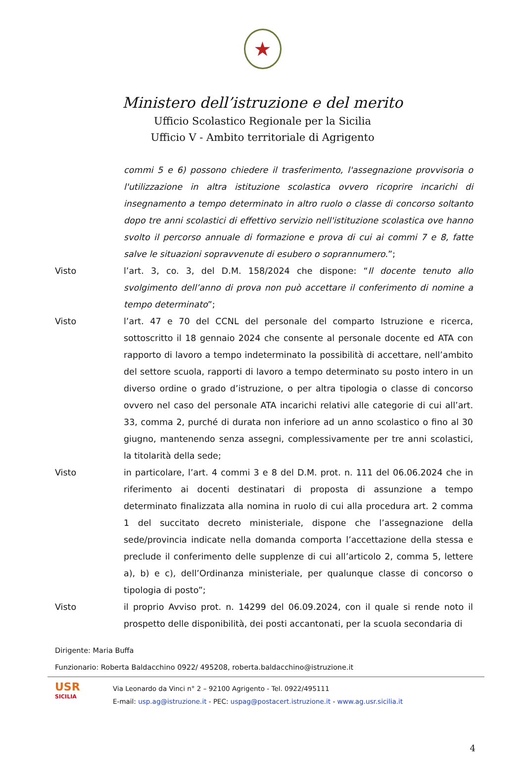★
Ministero dell’istruzione e del merito
Ufficio Scolastico Regionale per la Sicilia
Ufficio V - Ambito territoriale di Agrigento
commi 5 e 6) possono chiedere il trasferimento, l'assegnazione provvisoria o l'utilizzazione in altra istituzione scolastica ovvero ricoprire incarichi di insegnamento a tempo determinato in altro ruolo o classe di concorso soltanto dopo tre anni scolastici di effettivo servizio nell'istituzione scolastica ove hanno svolto il percorso annuale di formazione e prova di cui ai commi 7 e 8, fatte salve le situazioni sopravvenute di esubero o soprannumero.”;
Visto l’art. 3, co. 3, del D.M. 158/2024 che dispone: “Il docente tenuto allo svolgimento dell’anno di prova non può accettare il conferimento di nomine a tempo determinato”;
Visto l’art. 47 e 70 del CCNL del personale del comparto Istruzione e ricerca, sottoscritto il 18 gennaio 2024 che consente al personale docente ed ATA con rapporto di lavoro a tempo indeterminato la possibilità di accettare, nell’ambito del settore scuola, rapporti di lavoro a tempo determinato su posto intero in un diverso ordine o grado d’istruzione, o per altra tipologia o classe di concorso ovvero nel caso del personale ATA incarichi relativi alle categorie di cui all’art. 33, comma 2, purché di durata non inferiore ad un anno scolastico o fino al 30 giugno, mantenendo senza assegni, complessivamente per tre anni scolastici, la titolarità della sede;
Visto in particolare, l’art. 4 commi 3 e 8 del D.M. prot. n. 111 del 06.06.2024 che in riferimento ai docenti destinatari di proposta di assunzione a tempo determinato finalizzata alla nomina in ruolo di cui alla procedura art. 2 comma 1 del succitato decreto ministeriale, dispone che l’assegnazione della sede/provincia indicate nella domanda comporta l’accettazione della stessa e preclude il conferimento delle supplenze di cui all’articolo 2, comma 5, lettere a), b) e c), dell’Ordinanza ministeriale, per qualunque classe di concorso o tipologia di posto”;
Visto il proprio Avviso prot. n. 14299 del 06.09.2024, con il quale si rende noto il prospetto delle disponibilità, dei posti accantonati, per la scuola secondaria di
Dirigente: Maria Buffa
Funzionario: Roberta Baldacchino 0922/ 495208, roberta.baldacchino@istruzione.it
USR
SICILIA
Via Leonardo da Vinci n° 2 – 92100 Agrigento - Tel. 0922/495111
E-mail: usp.ag@istruzione.it - PEC: uspag@postacert.istruzione.it - www.ag.usr.sicilia.it
4